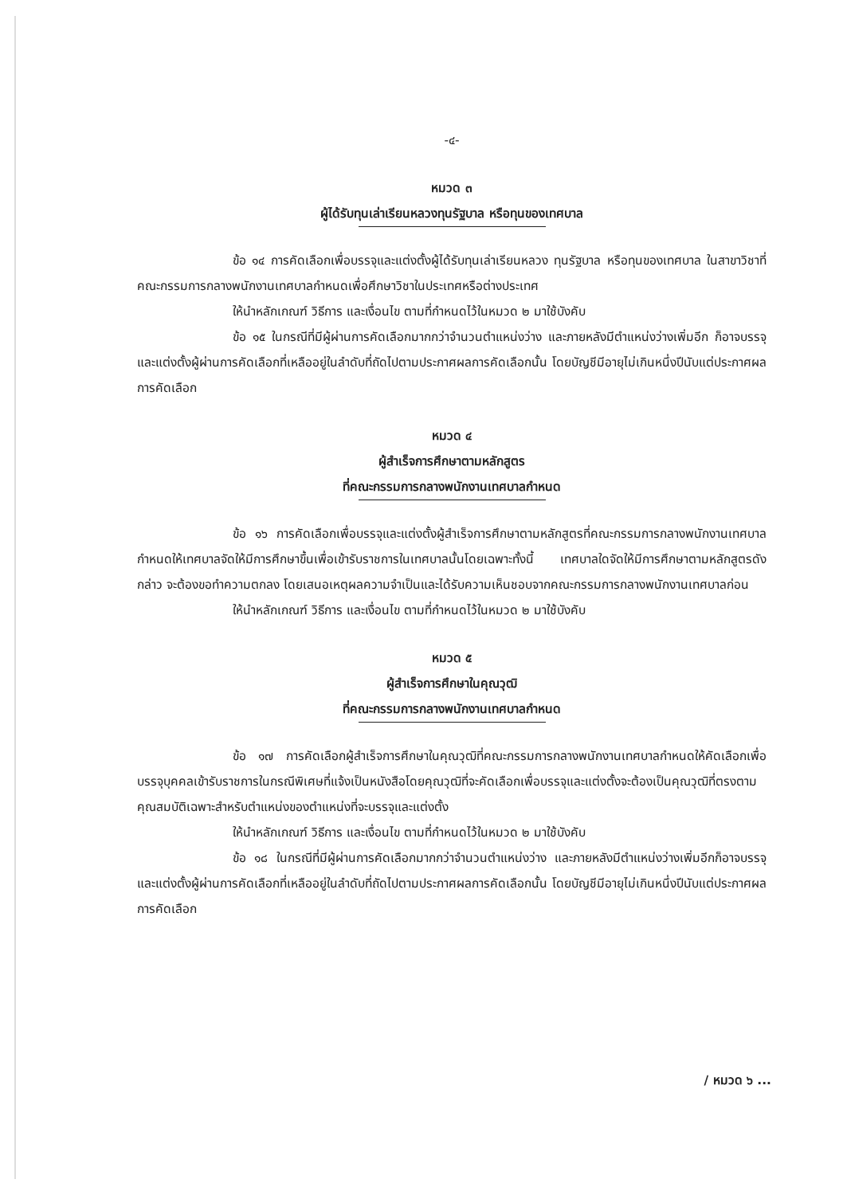-๔-
หมวด ๓
ผู้ได้รับทุนเล่าเรียนหลวงทุนรัฐบาล หรือทุนของเทศบาล
ข้อ ๑๔ การคัดเลือกเพื่อบรรจุและแต่งตั้งผู้ได้รับทุนเล่าเรียนหลวง ทุนรัฐบาล หรือทุนของเทศบาล ในสาขาวิชาที่คณะกรรมการกลางพนักงานเทศบาลกำหนดเพื่อศึกษาวิชาในประเทศหรือต่างประเทศ
ให้นำหลักเกณฑ์ วิธีการ และเงื่อนไข ตามที่กำหนดไว้ในหมวด ๒ มาใช้บังคับ
ข้อ ๑๕ ในกรณีที่มีผู้ผ่านการคัดเลือกมากกว่าจำนวนตำแหน่งว่าง และภายหลังมีตำแหน่งว่างเพิ่มอีก ก็อาจบรรจุและแต่งตั้งผู้ผ่านการคัดเลือกที่เหลืออยู่ในลำดับที่ถัดไปตามประกาศผลการคัดเลือกนั้น โดยบัญชีมีอายุไม่เกินหนึ่งปีนับแต่ประกาศผลการคัดเลือก
หมวด ๔
ผู้สำเร็จการศึกษาตามหลักสูตร
ที่คณะกรรมการกลางพนักงานเทศบาลกำหนด
ข้อ ๑๖ การคัดเลือกเพื่อบรรจุและแต่งตั้งผู้สำเร็จการศึกษาตามหลักสูตรที่คณะกรรมการกลางพนักงานเทศบาลกำหนดให้เทศบาลจัดให้มีการศึกษาขึ้นเพื่อเข้ารับราชการในเทศบาลนั้นโดยเฉพาะทั้งนี้ เทศบาลใดจัดให้มีการศึกษาตามหลักสูตรดังกล่าว จะต้องขอทำความตกลง โดยเสนอเหตุผลความจำเป็นและได้รับความเห็นชอบจากคณะกรรมการกลางพนักงานเทศบาลก่อน
ให้นำหลักเกณฑ์ วิธีการ และเงื่อนไข ตามที่กำหนดไว้ในหมวด ๒ มาใช้บังคับ
หมวด ๕
ผู้สำเร็จการศึกษาในคุณวุฒิ
ที่คณะกรรมการกลางพนักงานเทศบาลกำหนด
ข้อ ๑๗ การคัดเลือกผู้สำเร็จการศึกษาในคุณวุฒิที่คณะกรรมการกลางพนักงานเทศบาลกำหนดให้คัดเลือกเพื่อบรรจุบุคคลเข้ารับราชการในกรณีพิเศษที่แจ้งเป็นหนังสือโดยคุณวุฒิที่จะคัดเลือกเพื่อบรรจุและแต่งตั้งจะต้องเป็นคุณวุฒิที่ตรงตามคุณสมบัติเฉพาะสำหรับตำแหน่งของตำแหน่งที่จะบรรจุและแต่งตั้ง
ให้นำหลักเกณฑ์ วิธีการ และเงื่อนไข ตามที่กำหนดไว้ในหมวด ๒ มาใช้บังคับ
ข้อ ๑๘ ในกรณีที่มีผู้ผ่านการคัดเลือกมากกว่าจำนวนตำแหน่งว่าง และภายหลังมีตำแหน่งว่างเพิ่มอีกก็อาจบรรจุและแต่งตั้งผู้ผ่านการคัดเลือกที่เหลืออยู่ในลำดับที่ถัดไปตามประกาศผลการคัดเลือกนั้น โดยบัญชีมีอายุไม่เกินหนึ่งปีนับแต่ประกาศผลการคัดเลือก
/ หมวด ๖ ...